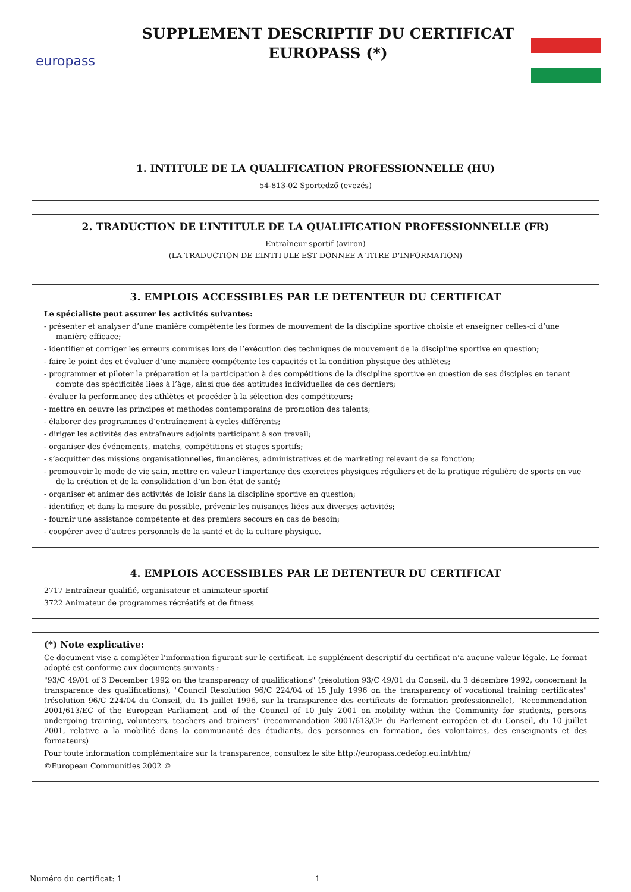europass
SUPPLEMENT DESCRIPTIF DU CERTIFICAT
EUROPASS (*)
1. INTITULE DE LA QUALIFICATION PROFESSIONNELLE (HU)
54-813-02 Sportedző (evezés)
2. TRADUCTION DE L’INTITULE DE LA QUALIFICATION PROFESSIONNELLE (FR)
Entraîneur sportif (aviron)
(LA TRADUCTION DE L’INTITULE EST DONNEE A TITRE D’INFORMATION)
3. EMPLOIS ACCESSIBLES PAR LE DETENTEUR DU CERTIFICAT
Le spécialiste peut assurer les activités suivantes:
- présenter et analyser d’une manière compétente les formes de mouvement de la discipline sportive choisie et enseigner celles-ci d’une manière efficace;
- identifier et corriger les erreurs commises lors de l’exécution des techniques de mouvement de la discipline sportive en question;
- faire le point des et évaluer d’une manière compétente les capacités et la condition physique des athlètes;
- programmer et piloter la préparation et la participation à des compétitions de la discipline sportive en question de ses disciples en tenant compte des spécificités liées à l’âge, ainsi que des aptitudes individuelles de ces derniers;
- évaluer la performance des athlètes et procéder à la sélection des compétiteurs;
- mettre en oeuvre les principes et méthodes contemporains de promotion des talents;
- élaborer des programmes d’entraînement à cycles différents;
- diriger les activités des entraîneurs adjoints participant à son travail;
- organiser des événements, matchs, compétitions et stages sportifs;
- s’acquitter des missions organisationnelles, financières, administratives et de marketing relevant de sa fonction;
- promouvoir le mode de vie sain, mettre en valeur l’importance des exercices physiques réguliers et de la pratique régulière de sports en vue de la création et de la consolidation d’un bon état de santé;
- organiser et animer des activités de loisir dans la discipline sportive en question;
- identifier, et dans la mesure du possible, prévenir les nuisances liées aux diverses activités;
- fournir une assistance compétente et des premiers secours en cas de besoin;
- coopérer avec d’autres personnels de la santé et de la culture physique.
4. EMPLOIS ACCESSIBLES PAR LE DETENTEUR DU CERTIFICAT
2717 Entraîneur qualifié, organisateur et animateur sportif
3722 Animateur de programmes récréatifs et de fitness
(*) Note explicative:
Ce document vise a compléter l’information figurant sur le certificat. Le supplément descriptif du certificat n’a aucune valeur légale. Le format adopté est conforme aux documents suivants :
"93/C 49/01 of 3 December 1992 on the transparency of qualifications" (résolution 93/C 49/01 du Conseil, du 3 décembre 1992, concernant la transparence des qualifications), "Council Resolution 96/C 224/04 of 15 July 1996 on the transparency of vocational training certificates" (résolution 96/C 224/04 du Conseil, du 15 juillet 1996, sur la transparence des certificats de formation professionnelle), "Recommendation 2001/613/EC of the European Parliament and of the Council of 10 July 2001 on mobility within the Community for students, persons undergoing training, volunteers, teachers and trainers" (recommandation 2001/613/CE du Parlement européen et du Conseil, du 10 juillet 2001, relative a la mobilité dans la communauté des étudiants, des personnes en formation, des volontaires, des enseignants et des formateurs)
Pour toute information complémentaire sur la transparence, consultez le site http://europass.cedefop.eu.int/htm/
©European Communities 2002 ©
Numéro du certificat: 1 1